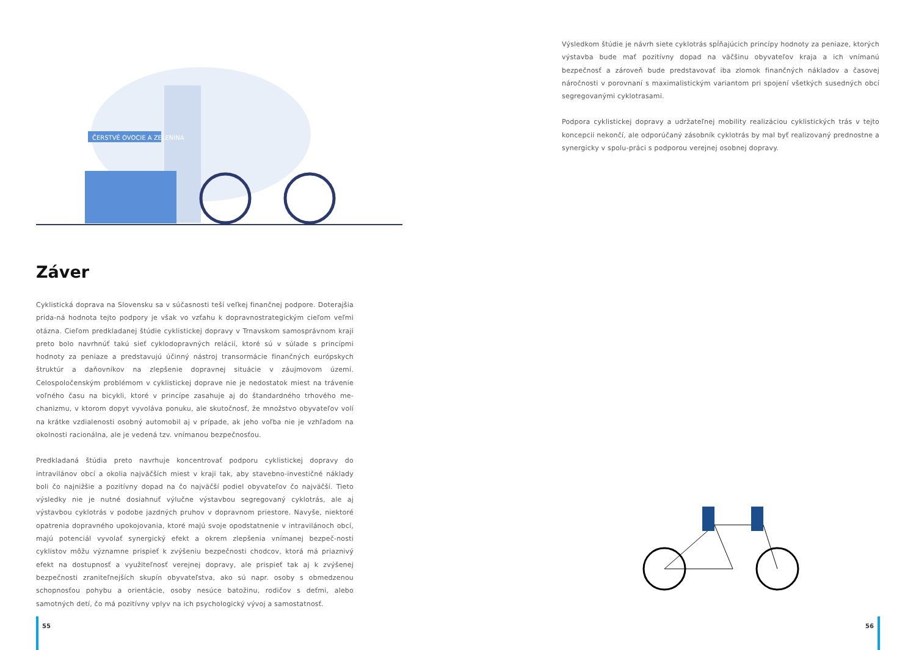ČERSTVÉ OVOCIE A ZELENINA
Záver
Cyklistická doprava na Slovensku sa v súčasnosti teší veľkej finančnej podpore. Doterajšia prida-ná hodnota tejto podpory je však vo vzťahu k dopravnostrategickým cieľom veľmi otázna. Cieľom predkladanej štúdie cyklistickej dopravy v Trnavskom samosprávnom kraji preto bolo navrhnúť takú sieť cyklodopravných relácií, ktoré sú v súlade s princípmi hodnoty za peniaze a predstavujú účinný nástroj transormácie finančných európskych štruktúr a daňovníkov na zlepšenie dopravnej situácie v záujmovom území. Celospoločenským problémom v cyklistickej doprave nie je nedostatok miest na trávenie voľného času na bicykli, ktoré v princípe zasahuje aj do štandardného trhového me-chanizmu, v ktorom dopyt vyvoláva ponuku, ale skutočnosť, že množstvo obyvateľov volí na krátke vzdialenosti osobný automobil aj v prípade, ak jeho voľba nie je vzhľadom na okolnosti racionálna, ale je vedená tzv. vnímanou bezpečnosťou.
Predkladaná štúdia preto navrhuje koncentrovať podporu cyklistickej dopravy do intravilánov obcí a okolia najväčších miest v kraji tak, aby stavebno-investičné náklady boli čo najnižšie a pozitívny dopad na čo najväčší podiel obyvateľov čo najväčší. Tieto výsledky nie je nutné dosiahnuť výlučne výstavbou segregovaný cyklotrás, ale aj výstavbou cyklotrás v podobe jazdných pruhov v dopravnom priestore. Navyše, niektoré opatrenia dopravného upokojovania, ktoré majú svoje opodstatnenie v intravilánoch obcí, majú potenciál vyvolať synergický efekt a okrem zlepšenia vnímanej bezpeč-nosti cyklistov môžu významne prispieť k zvýšeniu bezpečnosti chodcov, ktorá má priaznivý efekt na dostupnosť a využiteľnosť verejnej dopravy, ale prispieť tak aj k zvýšenej bezpečnosti zraniteľnejších skupín obyvateľstva, ako sú napr. osoby s obmedzenou schopnosťou pohybu a orientácie, osoby nesúce batožinu, rodičov s deťmi, alebo samotných detí, čo má pozitívny vplyv na ich psychologický vývoj a samostatnosť.
Výsledkom štúdie je návrh siete cyklotrás spĺňajúcich princípy hodnoty za peniaze, ktorých výstavba bude mať pozitívny dopad na väčšinu obyvateľov kraja a ich vnímanú bezpečnosť a zároveň bude predstavovať iba zlomok finančných nákladov a časovej náročnosti v porovnaní s maximalistickým variantom pri spojení všetkých susedných obcí segregovanými cyklotrasami.
Podpora cyklistickej dopravy a udržateľnej mobility realizáciou cyklistických trás v tejto koncepcii nekončí, ale odporúčaný zásobník cyklotrás by mal byť realizovaný prednostne a synergicky v spolu-práci s podporou verejnej osobnej dopravy.
55 56